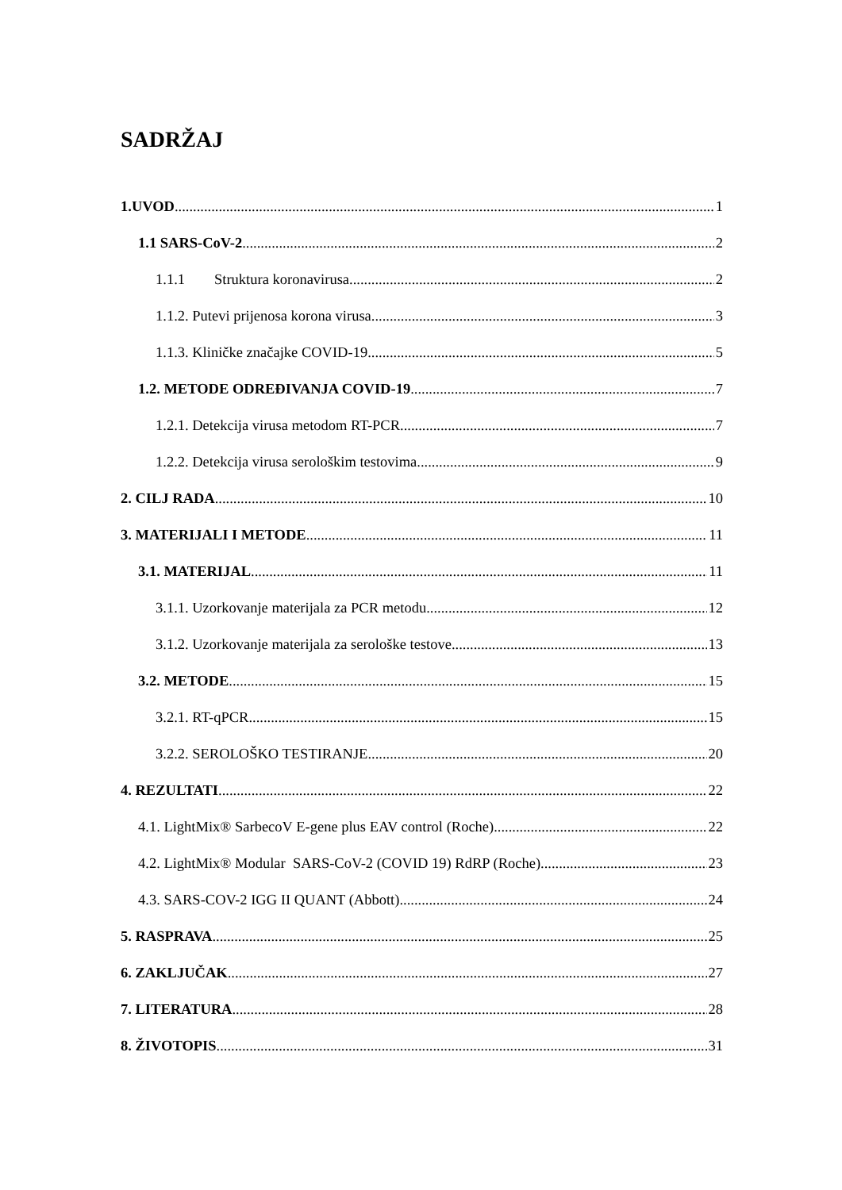SADRŽAJ
1.UVOD 1
1.1 SARS-CoV-2 2
1.1.1 Struktura koronavirusa 2
1.1.2. Putevi prijenosa korona virusa 3
1.1.3. Kliničke značajke COVID-19 5
1.2. METODE ODREĐIVANJA COVID-19 7
1.2.1. Detekcija virusa metodom RT-PCR 7
1.2.2. Detekcija virusa serološkim testovima 9
2. CILJ RADA 10
3. MATERIJALI I METODE 11
3.1. MATERIJAL 11
3.1.1. Uzorkovanje materijala za PCR metodu 12
3.1.2. Uzorkovanje materijala za serološke testove 13
3.2. METODE 15
3.2.1. RT-qPCR 15
3.2.2. SEROLOŠKO TESTIRANJE 20
4. REZULTATI 22
4.1. LightMix® SarbecoV E-gene plus EAV control (Roche) 22
4.2. LightMix® Modular SARS-CoV-2 (COVID 19) RdRP (Roche) 23
4.3. SARS-COV-2 IGG II QUANT (Abbott) 24
5. RASPRAVA 25
6. ZAKLJUČAK 27
7. LITERATURA 28
8. ŽIVOTOPIS 31